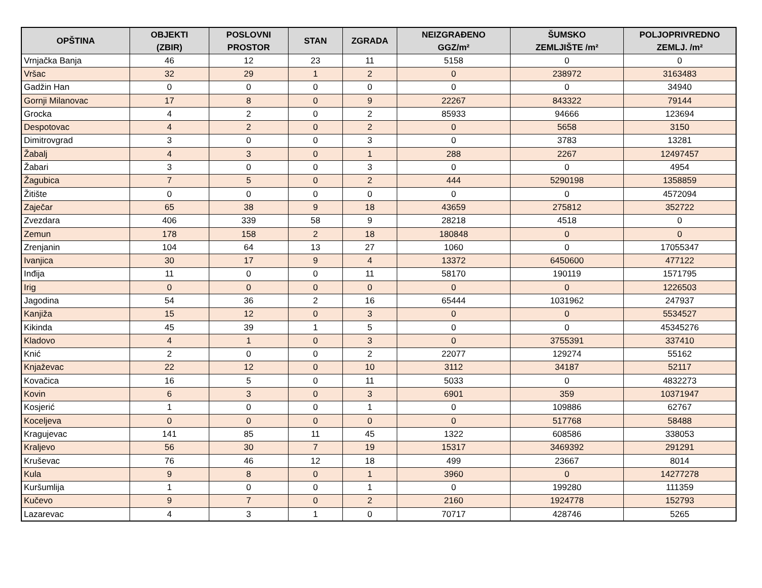| OPŠTINA | OBJEKTI (ZBIR) | POSLOVNI PROSTOR | STAN | ZGRADA | NEIZGRAĐENO GGZ/m² | ŠUMSKO ZEMLJIŠTE /m² | POLJOPRIVREDNO ZEMLJ. /m² |
| --- | --- | --- | --- | --- | --- | --- | --- |
| Vrnjačka Banja | 46 | 12 | 23 | 11 | 5158 | 0 | 0 |
| Vršac | 32 | 29 | 1 | 2 | 0 | 238972 | 3163483 |
| Gadžin Han | 0 | 0 | 0 | 0 | 0 | 0 | 34940 |
| Gornji Milanovac | 17 | 8 | 0 | 9 | 22267 | 843322 | 79144 |
| Grocka | 4 | 2 | 0 | 2 | 85933 | 94666 | 123694 |
| Despotovac | 4 | 2 | 0 | 2 | 0 | 5658 | 3150 |
| Dimitrovgrad | 3 | 0 | 0 | 3 | 0 | 3783 | 13281 |
| Žabalj | 4 | 3 | 0 | 1 | 288 | 2267 | 12497457 |
| Žabari | 3 | 0 | 0 | 3 | 0 | 0 | 4954 |
| Žagubica | 7 | 5 | 0 | 2 | 444 | 5290198 | 1358859 |
| Žitište | 0 | 0 | 0 | 0 | 0 | 0 | 4572094 |
| Zaječar | 65 | 38 | 9 | 18 | 43659 | 275812 | 352722 |
| Zvezdara | 406 | 339 | 58 | 9 | 28218 | 4518 | 0 |
| Zemun | 178 | 158 | 2 | 18 | 180848 | 0 | 0 |
| Zrenjanin | 104 | 64 | 13 | 27 | 1060 | 0 | 17055347 |
| Ivanjica | 30 | 17 | 9 | 4 | 13372 | 6450600 | 477122 |
| Inđija | 11 | 0 | 0 | 11 | 58170 | 190119 | 1571795 |
| Irig | 0 | 0 | 0 | 0 | 0 | 0 | 1226503 |
| Jagodina | 54 | 36 | 2 | 16 | 65444 | 1031962 | 247937 |
| Kanjiža | 15 | 12 | 0 | 3 | 0 | 0 | 5534527 |
| Kikinda | 45 | 39 | 1 | 5 | 0 | 0 | 45345276 |
| Kladovo | 4 | 1 | 0 | 3 | 0 | 3755391 | 337410 |
| Knić | 2 | 0 | 0 | 2 | 22077 | 129274 | 55162 |
| Knjaževac | 22 | 12 | 0 | 10 | 3112 | 34187 | 52117 |
| Kovačica | 16 | 5 | 0 | 11 | 5033 | 0 | 4832273 |
| Kovin | 6 | 3 | 0 | 3 | 6901 | 359 | 10371947 |
| Kosjerić | 1 | 0 | 0 | 1 | 0 | 109886 | 62767 |
| Koceljeva | 0 | 0 | 0 | 0 | 0 | 517768 | 58488 |
| Kragujevac | 141 | 85 | 11 | 45 | 1322 | 608586 | 338053 |
| Kraljevo | 56 | 30 | 7 | 19 | 15317 | 3469392 | 291291 |
| Kruševac | 76 | 46 | 12 | 18 | 499 | 23667 | 8014 |
| Kula | 9 | 8 | 0 | 1 | 3960 | 0 | 14277278 |
| Kuršumlija | 1 | 0 | 0 | 1 | 0 | 199280 | 111359 |
| Kučevo | 9 | 7 | 0 | 2 | 2160 | 1924778 | 152793 |
| Lazarevac | 4 | 3 | 1 | 0 | 70717 | 428746 | 5265 |